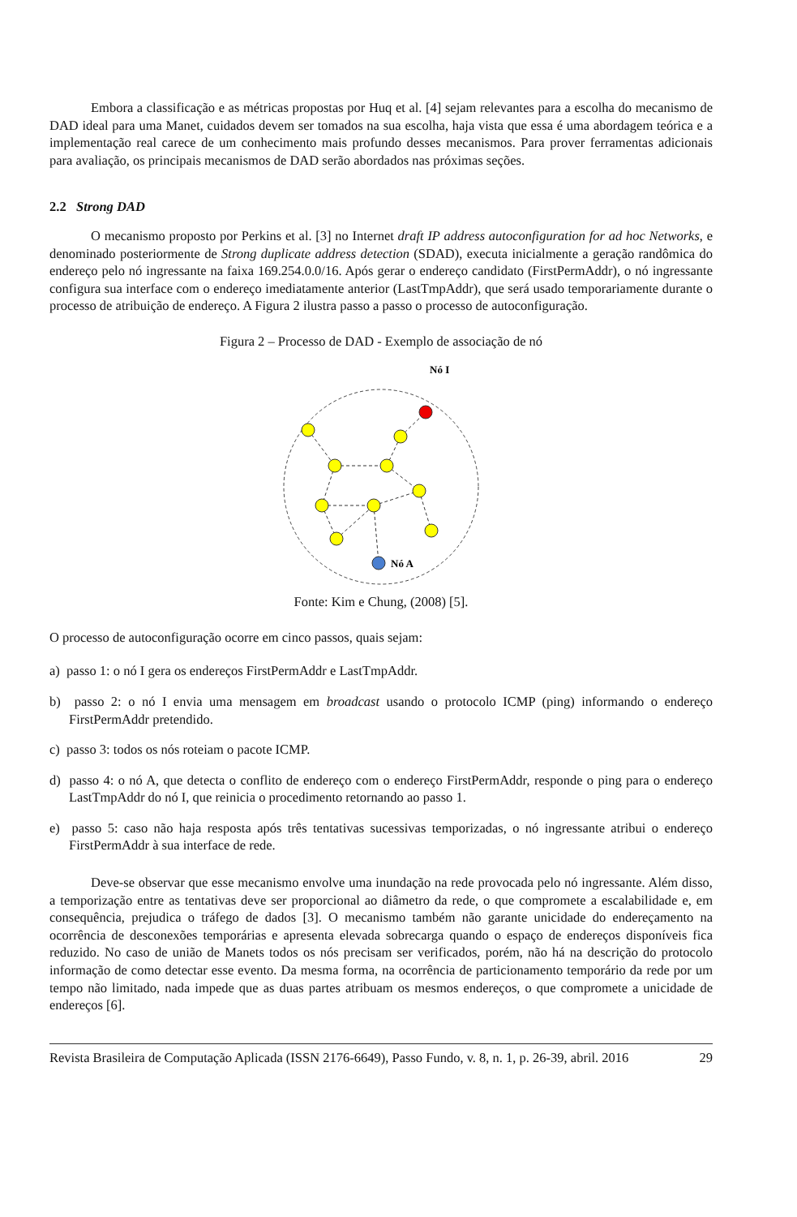Embora a classificação e as métricas propostas por Huq et al. [4] sejam relevantes para a escolha do mecanismo de DAD ideal para uma Manet, cuidados devem ser tomados na sua escolha, haja vista que essa é uma abordagem teórica e a implementação real carece de um conhecimento mais profundo desses mecanismos. Para prover ferramentas adicionais para avaliação, os principais mecanismos de DAD serão abordados nas próximas seções.
2.2 Strong DAD
O mecanismo proposto por Perkins et al. [3] no Internet draft IP address autoconfiguration for ad hoc Networks, e denominado posteriormente de Strong duplicate address detection (SDAD), executa inicialmente a geração randômica do endereço pelo nó ingressante na faixa 169.254.0.0/16. Após gerar o endereço candidato (FirstPermAddr), o nó ingressante configura sua interface com o endereço imediatamente anterior (LastTmpAddr), que será usado temporariamente durante o processo de atribuição de endereço. A Figura 2 ilustra passo a passo o processo de autoconfiguração.
Figura 2 – Processo de DAD - Exemplo de associação de nó
Nó I
Nó A
Fonte: Kim e Chung, (2008) [5].
O processo de autoconfiguração ocorre em cinco passos, quais sejam:
a) passo 1: o nó I gera os endereços FirstPermAddr e LastTmpAddr.
b) passo 2: o nó I envia uma mensagem em broadcast usando o protocolo ICMP (ping) informando o endereço FirstPermAddr pretendido.
c) passo 3: todos os nós roteiam o pacote ICMP.
d) passo 4: o nó A, que detecta o conflito de endereço com o endereço FirstPermAddr, responde o ping para o endereço LastTmpAddr do nó I, que reinicia o procedimento retornando ao passo 1.
e) passo 5: caso não haja resposta após três tentativas sucessivas temporizadas, o nó ingressante atribui o endereço FirstPermAddr à sua interface de rede.
Deve-se observar que esse mecanismo envolve uma inundação na rede provocada pelo nó ingressante. Além disso, a temporização entre as tentativas deve ser proporcional ao diâmetro da rede, o que compromete a escalabilidade e, em consequência, prejudica o tráfego de dados [3]. O mecanismo também não garante unicidade do endereçamento na ocorrência de desconexões temporárias e apresenta elevada sobrecarga quando o espaço de endereços disponíveis fica reduzido. No caso de união de Manets todos os nós precisam ser verificados, porém, não há na descrição do protocolo informação de como detectar esse evento. Da mesma forma, na ocorrência de particionamento temporário da rede por um tempo não limitado, nada impede que as duas partes atribuam os mesmos endereços, o que compromete a unicidade de endereços [6].
Revista Brasileira de Computação Aplicada (ISSN 2176-6649), Passo Fundo, v. 8, n. 1, p. 26-39, abril. 2016 29